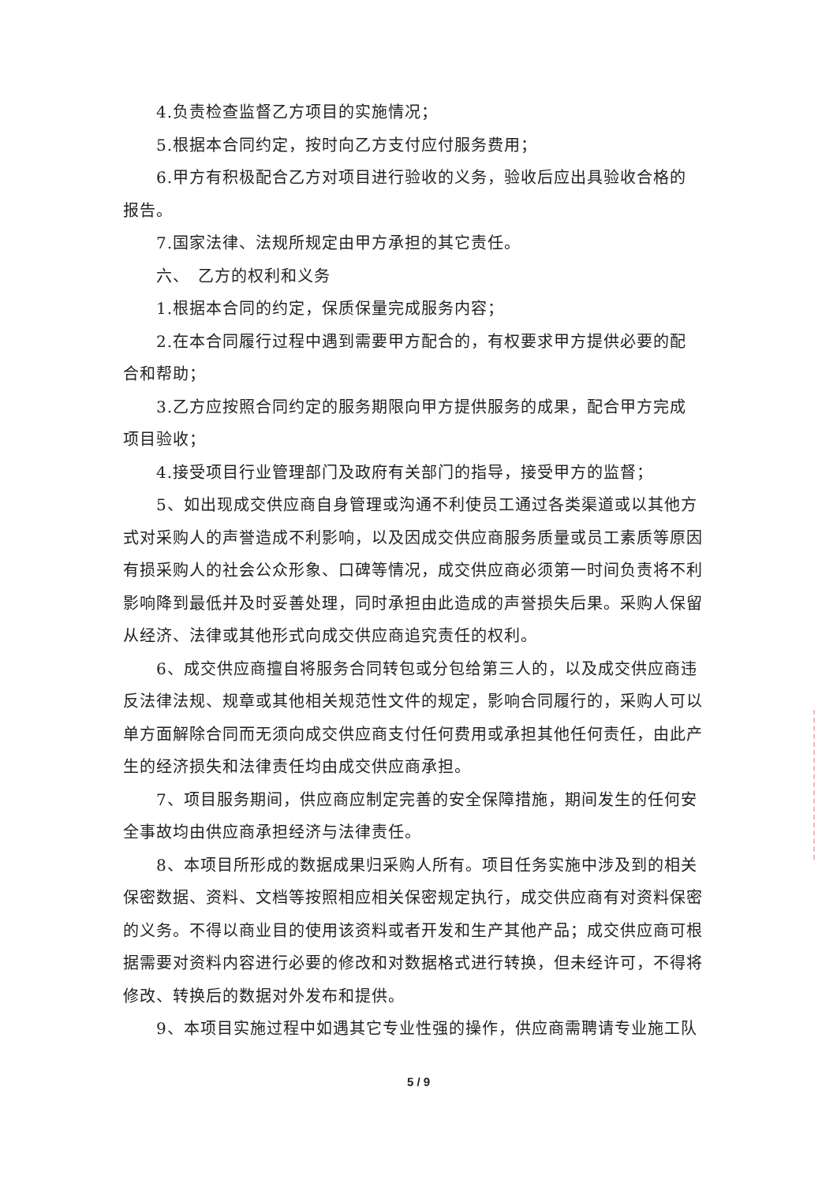4.负责检查监督乙方项目的实施情况；
5.根据本合同约定，按时向乙方支付应付服务费用；
6.甲方有积极配合乙方对项目进行验收的义务，验收后应出具验收合格的报告。
7.国家法律、法规所规定由甲方承担的其它责任。
六、　乙方的权利和义务
1.根据本合同的约定，保质保量完成服务内容；
2.在本合同履行过程中遇到需要甲方配合的，有权要求甲方提供必要的配合和帮助；
3.乙方应按照合同约定的服务期限向甲方提供服务的成果，配合甲方完成项目验收；
4.接受项目行业管理部门及政府有关部门的指导，接受甲方的监督；
5、如出现成交供应商自身管理或沟通不利使员工通过各类渠道或以其他方式对采购人的声誉造成不利影响，以及因成交供应商服务质量或员工素质等原因有损采购人的社会公众形象、口碑等情况，成交供应商必须第一时间负责将不利影响降到最低并及时妥善处理，同时承担由此造成的声誉损失后果。采购人保留从经济、法律或其他形式向成交供应商追究责任的权利。
6、成交供应商擅自将服务合同转包或分包给第三人的，以及成交供应商违反法律法规、规章或其他相关规范性文件的规定，影响合同履行的，采购人可以单方面解除合同而无须向成交供应商支付任何费用或承担其他任何责任，由此产生的经济损失和法律责任均由成交供应商承担。
7、项目服务期间，供应商应制定完善的安全保障措施，期间发生的任何安全事故均由供应商承担经济与法律责任。
8、本项目所形成的数据成果归采购人所有。项目任务实施中涉及到的相关保密数据、资料、文档等按照相应相关保密规定执行，成交供应商有对资料保密的义务。不得以商业目的使用该资料或者开发和生产其他产品；成交供应商可根据需要对资料内容进行必要的修改和对数据格式进行转换，但未经许可，不得将修改、转换后的数据对外发布和提供。
9、本项目实施过程中如遇其它专业性强的操作，供应商需聘请专业施工队
5 / 9